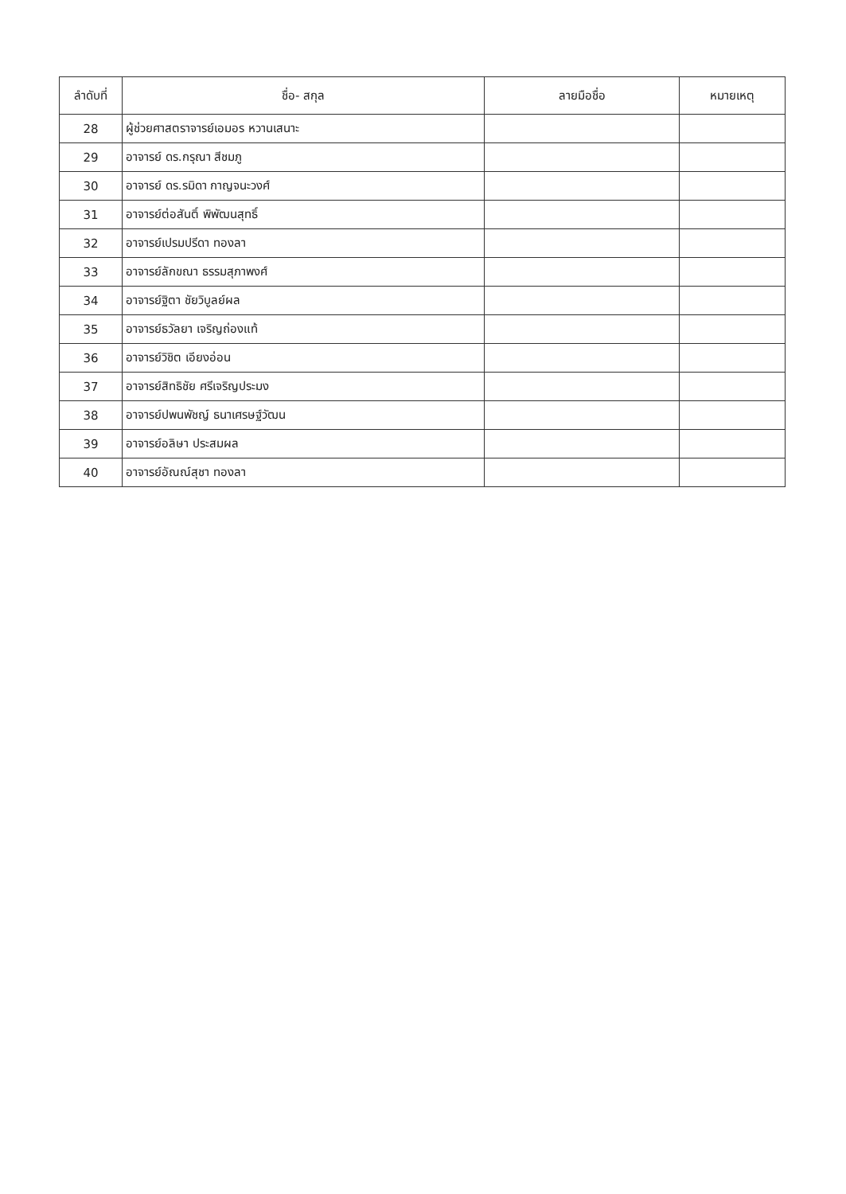| ลำดับที่ | ชื่อ- สกุล | ลายมือชื่อ | หมายเหตุ |
| --- | --- | --- | --- |
| 28 | ผู้ช่วยศาสตราจารย์เอมอร หวานเสนาะ | | |
| 29 | อาจารย์ ดร.กรุณา สีชมภู | | |
| 30 | อาจารย์ ดร.รมิดา กาญจนะวงศ์ | | |
| 31 | อาจารย์ต่อสันติ์ พิพัฒนสุทธิ์ | | |
| 32 | อาจารย์เปรมปรีดา ทองลา | | |
| 33 | อาจารย์ลักขณา ธรรมสุภาพงศ์ | | |
| 34 | อาจารย์ฐิตา ชัยวิบูลย์ผล | | |
| 35 | อาจารย์ธวัลยา เจริญถ่องแท้ | | |
| 36 | อาจารย์วิชิต เอียงอ่อน | | |
| 37 | อาจารย์สิทธิชัย ศรีเจริญประมง | | |
| 38 | อาจารย์ปพนพัชญ์ ธนาเศรษฐ์วัฒน | | |
| 39 | อาจารย์อลิษา ประสมผล | | |
| 40 | อาจารย์อัณณ์สุชา ทองลา | | |